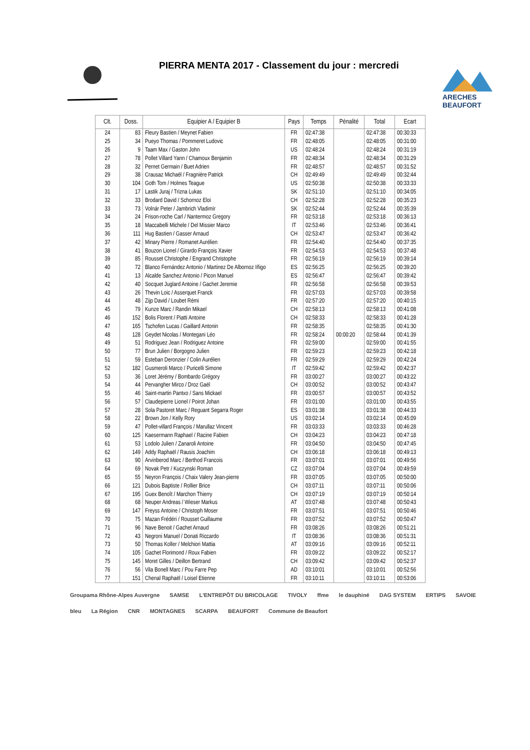PIERRA MENTA 2017 - Classement du jour : mercredi
ARECHES
BEAUFORT
| Clt. | Doss. | Equipier A / Equipier B | Pays | Temps | Pénalité | Total | Ecart |
| --- | --- | --- | --- | --- | --- | --- | --- |
| 24 | 83 | Fleury Bastien / Meynet Fabien | FR | 02:47:38 | | 02:47:38 | 00:30:33 |
| 25 | 34 | Pueyo Thomas / Pommeret Ludovic | FR | 02:48:05 | | 02:48:05 | 00:31:00 |
| 26 | 9 | Taam Max / Gaston John | US | 02:48:24 | | 02:48:24 | 00:31:19 |
| 27 | 78 | Pollet Villard Yann / Chamoux Benjamin | FR | 02:48:34 | | 02:48:34 | 00:31:29 |
| 28 | 32 | Pernet Germain / Buet Adrien | FR | 02:48:57 | | 02:48:57 | 00:31:52 |
| 29 | 38 | Crausaz Michaël / Fragnière Patrick | CH | 02:49:49 | | 02:49:49 | 00:32:44 |
| 30 | 104 | Goth Tom / Holmes Teague | US | 02:50:38 | | 02:50:38 | 00:33:33 |
| 31 | 17 | Lastik Juraj / Trizna Lukas | SK | 02:51:10 | | 02:51:10 | 00:34:05 |
| 32 | 33 | Brodard David / Schornoz Eloi | CH | 02:52:28 | | 02:52:28 | 00:35:23 |
| 33 | 73 | Volnár Peter / Jambrich Vladimír | SK | 02:52:44 | | 02:52:44 | 00:35:39 |
| 34 | 24 | Frison-roche Carl / Nantermoz Gregory | FR | 02:53:18 | | 02:53:18 | 00:36:13 |
| 35 | 18 | Maccabelli Michele / Del Missier Marco | IT | 02:53:46 | | 02:53:46 | 00:36:41 |
| 36 | 111 | Hug Bastien / Gasser Arnaud | CH | 02:53:47 | | 02:53:47 | 00:36:42 |
| 37 | 42 | Minary Pierre / Romanet Aurélien | FR | 02:54:40 | | 02:54:40 | 00:37:35 |
| 38 | 41 | Bouzon Lionel / Girardo François Xavier | FR | 02:54:53 | | 02:54:53 | 00:37:48 |
| 39 | 85 | Rousset Christophe / Engrand Christophe | FR | 02:56:19 | | 02:56:19 | 00:39:14 |
| 40 | 72 | Blanco Fernández Antonio / Martinez De Albornoz Iñigo | ES | 02:56:25 | | 02:56:25 | 00:39:20 |
| 41 | 13 | Alcalde Sanchez Antonio / Picon Manuel | ES | 02:56:47 | | 02:56:47 | 00:39:42 |
| 42 | 40 | Socquet Juglard Antoine / Gachet Jeremie | FR | 02:56:58 | | 02:56:58 | 00:39:53 |
| 43 | 26 | Thevin Loic / Asserquet Franck | FR | 02:57:03 | | 02:57:03 | 00:39:58 |
| 44 | 48 | Zijp David / Loubet Rémi | FR | 02:57:20 | | 02:57:20 | 00:40:15 |
| 45 | 79 | Kunze Marc / Randin Mikael | CH | 02:58:13 | | 02:58:13 | 00:41:08 |
| 46 | 152 | Bolis Florent / Piatti Antoine | CH | 02:58:33 | | 02:58:33 | 00:41:28 |
| 47 | 165 | Tschofen Lucas / Gaillard Antonin | FR | 02:58:35 | | 02:58:35 | 00:41:30 |
| 48 | 128 | Geydet Nicolas / Montegani Léo | FR | 02:58:24 | 00:00:20 | 02:58:44 | 00:41:39 |
| 49 | 51 | Rodriguez Jean / Rodriguez Antoine | FR | 02:59:00 | | 02:59:00 | 00:41:55 |
| 50 | 77 | Brun Julien / Borgogno Julien | FR | 02:59:23 | | 02:59:23 | 00:42:18 |
| 51 | 59 | Esteban Deronzier / Colin Aurélien | FR | 02:59:29 | | 02:59:29 | 00:42:24 |
| 52 | 182 | Gusmeroli Marco / Puricelli Simone | IT | 02:59:42 | | 02:59:42 | 00:42:37 |
| 53 | 36 | Loret Jérémy / Bombardo Grégory | FR | 03:00:27 | | 03:00:27 | 00:43:22 |
| 54 | 44 | Pervangher Mirco / Droz Gaël | CH | 03:00:52 | | 03:00:52 | 00:43:47 |
| 55 | 46 | Saint-martin Pantxo / Sans Mickael | FR | 03:00:57 | | 03:00:57 | 00:43:52 |
| 56 | 57 | Claudepierre Lionel / Poirot Johan | FR | 03:01:00 | | 03:01:00 | 00:43:55 |
| 57 | 28 | Sola Pastoret Marc / Reguant Segarra Roger | ES | 03:01:38 | | 03:01:38 | 00:44:33 |
| 58 | 22 | Brown Jon / Kelly Rory | US | 03:02:14 | | 03:02:14 | 00:45:09 |
| 59 | 47 | Pollet-villard François / Marullaz Vincent | FR | 03:03:33 | | 03:03:33 | 00:46:28 |
| 60 | 125 | Kaesermann Raphael / Racine Fabien | CH | 03:04:23 | | 03:04:23 | 00:47:18 |
| 61 | 53 | Lodolo Julien / Zanaroli Antoine | FR | 03:04:50 | | 03:04:50 | 00:47:45 |
| 62 | 149 | Addy Raphaël / Rausis Joachim | CH | 03:06:18 | | 03:06:18 | 00:49:13 |
| 63 | 90 | Arvinberod Marc / Berthod Francois | FR | 03:07:01 | | 03:07:01 | 00:49:56 |
| 64 | 69 | Novak Petr / Kuczynski Roman | CZ | 03:07:04 | | 03:07:04 | 00:49:59 |
| 65 | 55 | Neyron François / Chaix Valery Jean-pierre | FR | 03:07:05 | | 03:07:05 | 00:50:00 |
| 66 | 121 | Dubois Baptiste / Rollier Brice | CH | 03:07:11 | | 03:07:11 | 00:50:06 |
| 67 | 195 | Guex Benoît / Marchon Thierry | CH | 03:07:19 | | 03:07:19 | 00:50:14 |
| 68 | 68 | Neuper Andreas / Wieser Markus | AT | 03:07:48 | | 03:07:48 | 00:50:43 |
| 69 | 147 | Freyss Antoine / Christoph Moser | FR | 03:07:51 | | 03:07:51 | 00:50:46 |
| 70 | 75 | Mazan Frédéri / Rousset Guillaume | FR | 03:07:52 | | 03:07:52 | 00:50:47 |
| 71 | 96 | Nave Benoit / Gachet Arnaud | FR | 03:08:26 | | 03:08:26 | 00:51:21 |
| 72 | 43 | Negroni Manuel / Donati Riccardo | IT | 03:08:36 | | 03:08:36 | 00:51:31 |
| 73 | 50 | Thomas Koller / Melchiori Mattia | AT | 03:09:16 | | 03:09:16 | 00:52:11 |
| 74 | 105 | Gachet Florimond / Roux Fabien | FR | 03:09:22 | | 03:09:22 | 00:52:17 |
| 75 | 145 | Moret Gilles / Deillon Bertrand | CH | 03:09:42 | | 03:09:42 | 00:52:37 |
| 76 | 56 | Vila Bonell Marc / Pou Farre Pep | AD | 03:10:01 | | 03:10:01 | 00:52:56 |
| 77 | 151 | Chenal Raphaël / Loisel Etienne | FR | 03:10:11 | | 03:10:11 | 00:53:06 |
Groupama Rhône-Alpes Auvergne SAMSE L'ENTREPÔT DU BRICOLAGE TIVOLY ffme le dauphiné DAG SYSTEM ERTIPS SAVOIE bleu La Région CNR MONTAGNES SCARPA BEAUFORT Commune de Beaufort